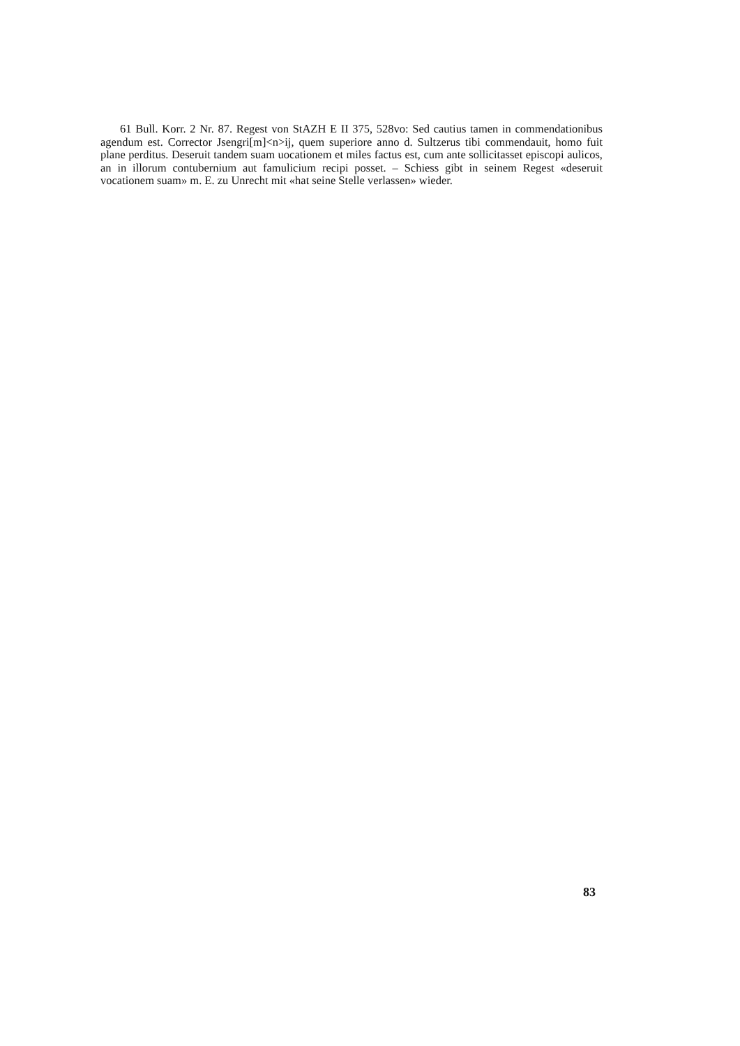61 Bull. Korr. 2 Nr. 87. Regest von StAZH E II 375, 528vo: Sed cautius tamen in commendationibus agendum est. Corrector Jsengri[m]<n>ij, quem superiore anno d. Sultzerus tibi commendauit, homo fuit plane perditus. Deseruit tandem suam uocationem et miles factus est, cum ante sollicitasset episcopi aulicos, an in illorum contubernium aut famulicium recipi posset. – Schiess gibt in seinem Regest «deseruit vocationem suam» m. E. zu Unrecht mit «hat seine Stelle verlassen» wieder.
83